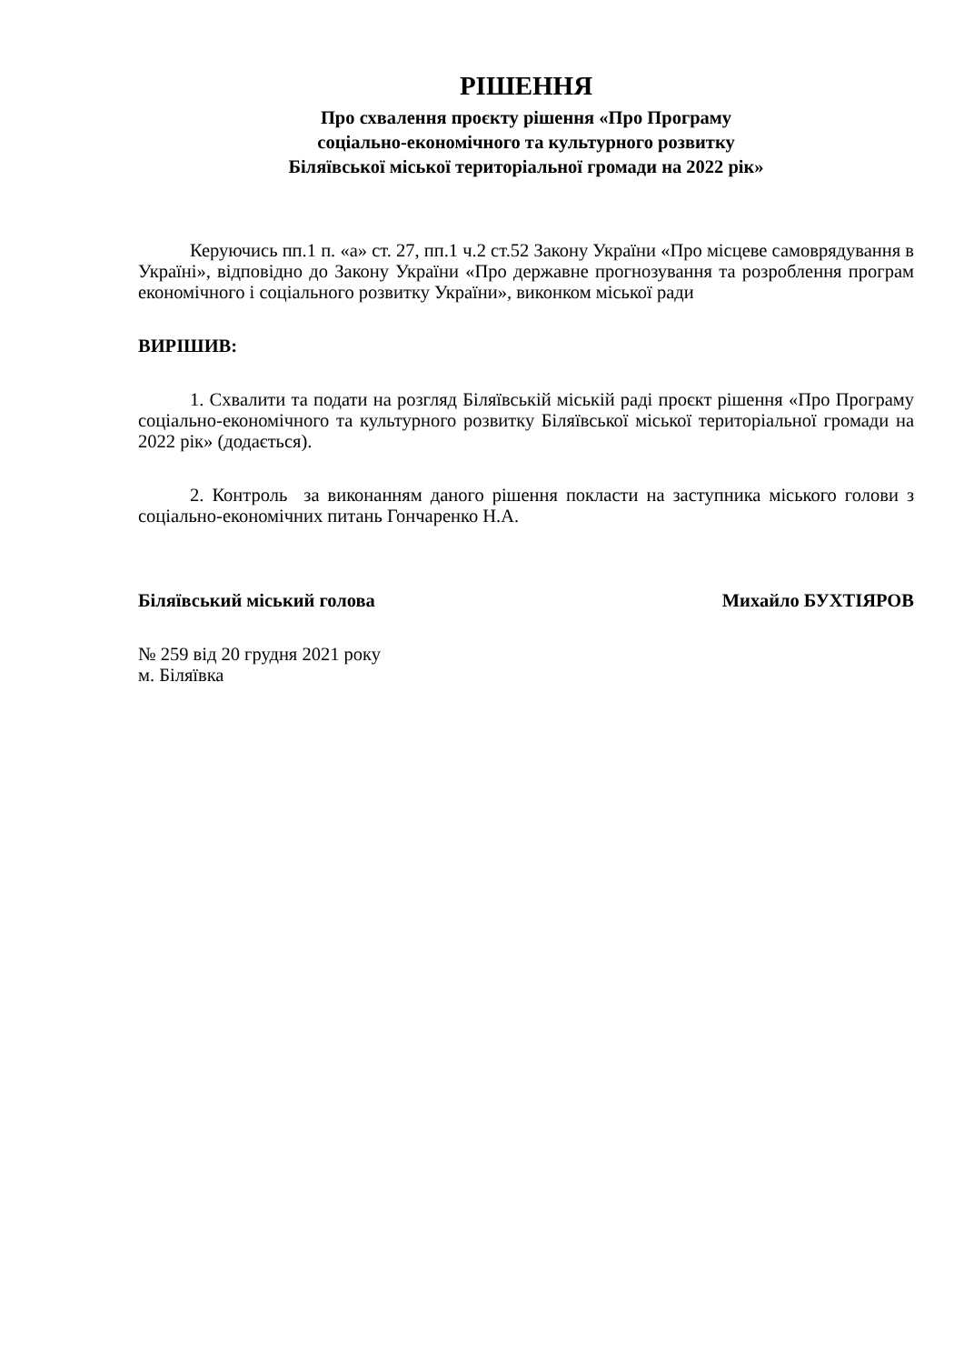РІШЕННЯ
Про схвалення проєкту рішення «Про Програму
соціально-економічного та культурного розвитку
Біляївської міської територіальної громади на 2022 рік»
Керуючись пп.1 п. «а» ст. 27, пп.1 ч.2 ст.52 Закону України «Про місцеве самоврядування в Україні», відповідно до Закону України «Про державне прогнозування та розроблення програм економічного і соціального розвитку України», виконком міської ради
ВИРІШИВ:
1. Схвалити та подати на розгляд Біляївській міській раді проєкт рішення «Про Програму соціально-економічного та культурного розвитку Біляївської міської територіальної громади на 2022 рік» (додається).
2. Контроль за виконанням даного рішення покласти на заступника міського голови з соціально-економічних питань Гончаренко Н.А.
Біляївський міський голова Михайло БУХТІЯРОВ
№ 259 від 20 грудня 2021 року
м. Біляївка